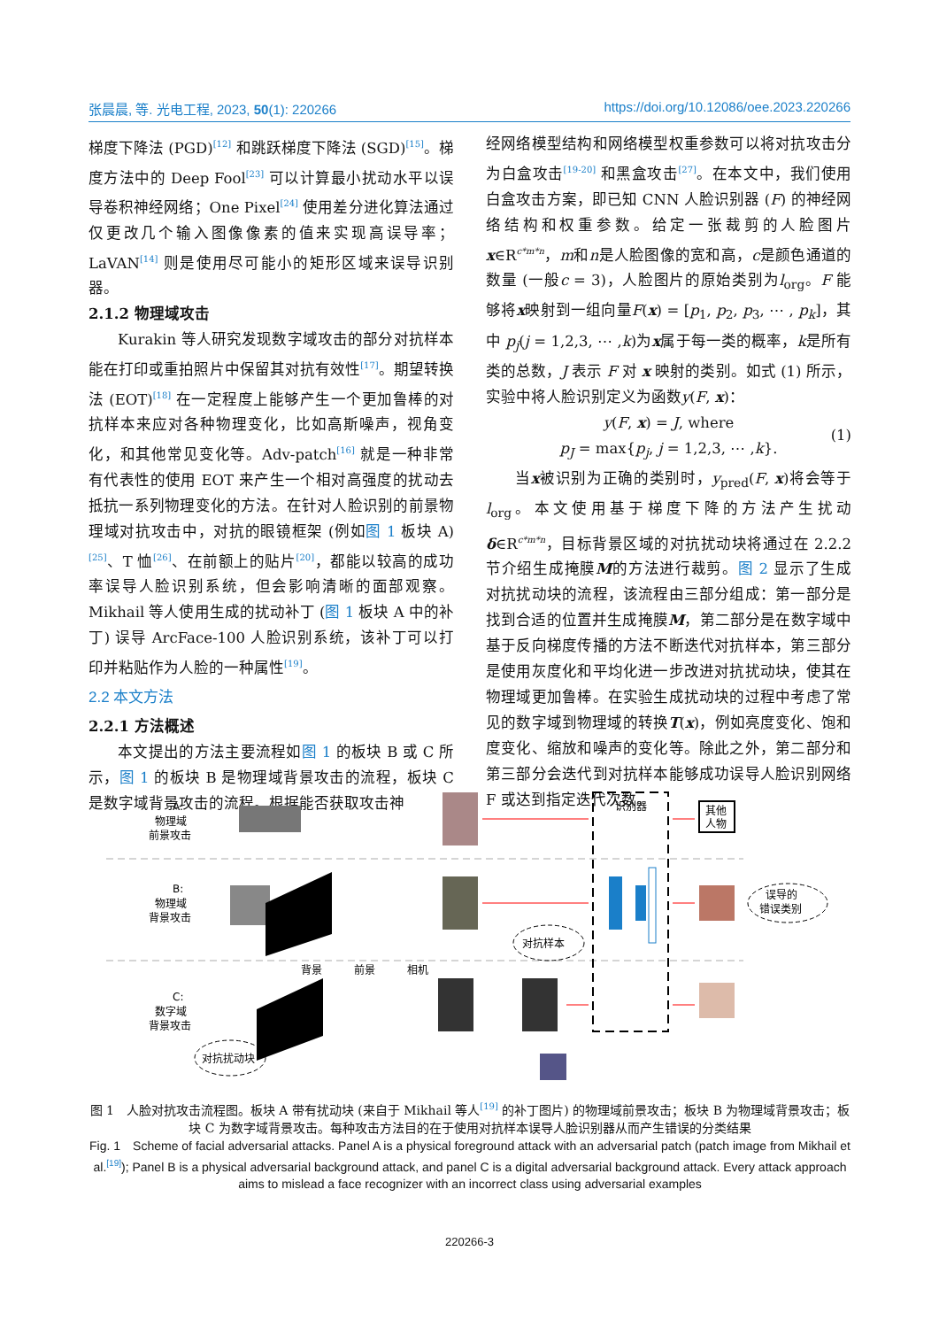张晨晨, 等. 光电工程, 2023, 50(1): 220266 https://doi.org/10.12086/oee.2023.220266
梯度下降法 (PGD)<sup>[12]</sup> 和跳跃梯度下降法 (SGD)<sup>[15]</sup>。梯度方法中的 Deep Fool<sup>[23]</sup> 可以计算最小扰动水平以误导卷积神经网络；One Pixel<sup>[24]</sup> 使用差分进化算法通过仅更改几个输入图像像素的值来实现高误导率；LaVAN<sup>[14]</sup> 则是使用尽可能小的矩形区域来误导识别器。
2.1.2 物理域攻击
Kurakin 等人研究发现数字域攻击的部分对抗样本能在打印或重拍照片中保留其对抗有效性<sup>[17]</sup>。期望转换法 (EOT)<sup>[18]</sup> 在一定程度上能够产生一个更加鲁棒的对抗样本来应对各种物理变化，比如高斯噪声，视角变化，和其他常见变化等。Adv-patch<sup>[16]</sup> 就是一种非常有代表性的使用 EOT 来产生一个相对高强度的扰动去抵抗一系列物理变化的方法。在针对人脸识别的前景物理域对抗攻击中，对抗的眼镜框架 (例如图 1 板块 A)<sup>[25]</sup>、T 恤<sup>[26]</sup>、在前额上的贴片<sup>[20]</sup>，都能以较高的成功率误导人脸识别系统，但会影响清晰的面部观察。Mikhail 等人使用生成的扰动补丁 (图 1 板块 A 中的补丁) 误导 ArcFace-100 人脸识别系统，该补丁可以打印并粘贴作为人脸的一种属性<sup>[19]</sup>。
2.2 本文方法
2.2.1 方法概述
本文提出的方法主要流程如图 1 的板块 B 或 C 所示，图 1 的板块 B 是物理域背景攻击的流程，板块 C 是数字域背景攻击的流程。根据能否获取攻击神
经网络模型结构和网络模型权重参数可以将对抗攻击分为白盒攻击<sup>[19-20]</sup> 和黑盒攻击<sup>[27]</sup>。在本文中，我们使用白盒攻击方案，即已知 CNN 人脸识别器 (F) 的神经网络结构和权重参数。给定一张裁剪的人脸图片 x∈R<sup>c*m*n</sup>，m和n是人脸图像的宽和高，c是颜色通道的数量 (一般c = 3)，人脸图片的原始类别为l<sub>org</sub>。F 能够将x映射到一组向量F(x) = [p<sub>1</sub>, p<sub>2</sub>, p<sub>3</sub>, ⋯ , p<sub>k</sub>]，其中 p<sub>j</sub>(j = 1,2,3, ⋯ ,k)为x属于每一类的概率，k是所有类的总数，J 表示 F 对 x 映射的类别。如式 (1) 所示，实验中将人脸识别定义为函数y(F, x)：
y(F, x) = J, where
p<sub>J</sub> = max{p<sub>j</sub>, j = 1,2,3, ⋯ ,k}.
(1)
当x被识别为正确的类别时，y<sub>pred</sub>(F, x)将会等于l<sub>org</sub>。本文使用基于梯度下降的方法产生扰动δ∈R<sup>c*m*n</sup>，目标背景区域的对抗扰动块将通过在 2.2.2 节介绍生成掩膜M的方法进行裁剪。图 2 显示了生成对抗扰动块的流程，该流程由三部分组成：第一部分是找到合适的位置并生成掩膜M，第二部分是在数字域中基于反向梯度传播的方法不断迭代对抗样本，第三部分是使用灰度化和平均化进一步改进对抗扰动块，使其在物理域更加鲁棒。在实验生成扰动块的过程中考虑了常见的数字域到物理域的转换T(x)，例如亮度变化、饱和度变化、缩放和噪声的变化等。除此之外，第二部分和第三部分会迭代到对抗样本能够成功误导人脸识别网络 F 或达到指定迭代次数。
A:
物理域
前景攻击
B:
物理域
背景攻击
C:
数字域
背景攻击
识别器
其他
人物
误导的
错误类别
对抗样本
对抗扰动块
背景
前景
相机
图 1　人脸对抗攻击流程图。板块 A 带有扰动块 (来自于 Mikhail 等人<sup>[19]</sup> 的补丁图片) 的物理域前景攻击；板块 B 为物理域背景攻击；板块 C 为数字域背景攻击。每种攻击方法目的在于使用对抗样本误导人脸识别器从而产生错误的分类结果
Fig. 1　Scheme of facial adversarial attacks. Panel A is a physical foreground attack with an adversarial patch (patch image from Mikhail et al.<sup>[19]</sup>); Panel B is a physical adversarial background attack, and panel C is a digital adversarial background attack. Every attack approach aims to mislead a face recognizer with an incorrect class using adversarial examples
220266-3